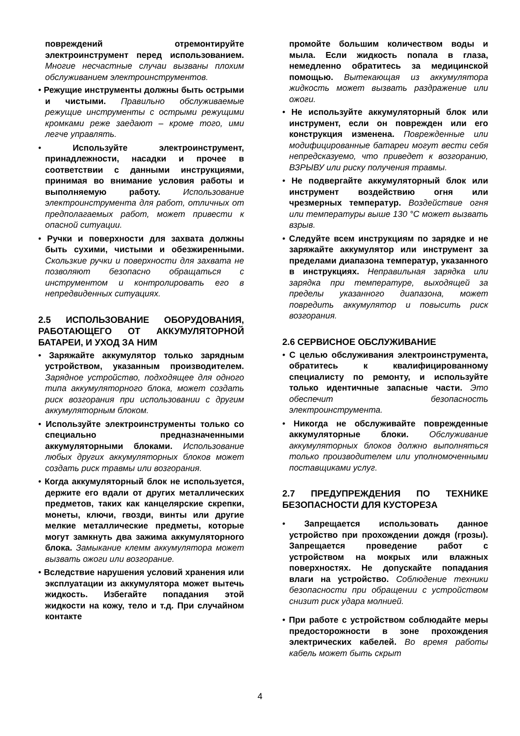повреждений отремонтируйте электроинструмент перед использованием. Многие несчастные случаи вызваны плохим обслуживанием электроинструментов.
• Режущие инструменты должны быть острыми и чистыми. Правильно обслуживаемые режущие инструменты с острыми режущими кромками реже заедают – кроме того, ими легче управлять.
• Используйте электроинструмент, принадлежности, насадки и прочее в соответствии с данными инструкциями, принимая во внимание условия работы и выполняемую работу. Использование электроинструмента для работ, отличных от предполагаемых работ, может привести к опасной ситуации.
• Ручки и поверхности для захвата должны быть сухими, чистыми и обезжиренными. Скользкие ручки и поверхности для захвата не позволяют безопасно обращаться с инструментом и контролировать его в непредвиденных ситуациях.
2.5 ИСПОЛЬЗОВАНИЕ ОБОРУДОВАНИЯ, РАБОТАЮЩЕГО ОТ АККУМУЛЯТОРНОЙ БАТАРЕИ, И УХОД ЗА НИМ
• Заряжайте аккумулятор только зарядным устройством, указанным производителем. Зарядное устройство, подходящее для одного типа аккумуляторного блока, может создать риск возгорания при использовании с другим аккумуляторным блоком.
• Используйте электроинструменты только со специально предназначенными аккумуляторными блоками. Использование любых других аккумуляторных блоков может создать риск травмы или возгорания.
• Когда аккумуляторный блок не используется, держите его вдали от других металлических предметов, таких как канцелярские скрепки, монеты, ключи, гвозди, винты или другие мелкие металлические предметы, которые могут замкнуть два зажима аккумуляторного блока. Замыкание клемм аккумулятора может вызвать ожоги или возгорание.
• Вследствие нарушения условий хранения или эксплуатации из аккумулятора может вытечь жидкость. Избегайте попадания этой жидкости на кожу, тело и т.д. При случайном контакте
промойте большим количеством воды и мыла. Если жидкость попала в глаза, немедленно обратитесь за медицинской помощью. Вытекающая из аккумулятора жидкость может вызвать раздражение или ожоги.
• Не используйте аккумуляторный блок или инструмент, если он поврежден или его конструкция изменена. Поврежденные или модифицированные батареи могут вести себя непредсказуемо, что приведет к возгоранию, ВЗРЫВУ или риску получения травмы.
• Не подвергайте аккумуляторный блок или инструмент воздействию огня или чрезмерных температур. Воздействие огня или температуры выше 130 °C может вызвать взрыв.
• Следуйте всем инструкциям по зарядке и не заряжайте аккумулятор или инструмент за пределами диапазона температур, указанного в инструкциях. Неправильная зарядка или зарядка при температуре, выходящей за пределы указанного диапазона, может повредить аккумулятор и повысить риск возгорания.
2.6 СЕРВИСНОЕ ОБСЛУЖИВАНИЕ
• С целью обслуживания электроинструмента, обратитесь к квалифицированному специалисту по ремонту, и используйте только идентичные запасные части. Это обеспечит безопасность электроинструмента.
• Никогда не обслуживайте поврежденные аккумуляторные блоки. Обслуживание аккумуляторных блоков должно выполняться только производителем или уполномоченными поставщиками услуг.
2.7 ПРЕДУПРЕЖДЕНИЯ ПО ТЕХНИКЕ БЕЗОПАСНОСТИ ДЛЯ КУСТОРЕЗА
• Запрещается использовать данное устройство при прохождении дождя (грозы). Запрещается проведение работ с устройством на мокрых или влажных поверхностях. Не допускайте попадания влаги на устройство. Соблюдение техники безопасности при обращении с устройством снизит риск удара молнией.
• При работе с устройством соблюдайте меры предосторожности в зоне прохождения электрических кабелей. Во время работы кабель может быть скрыт
4